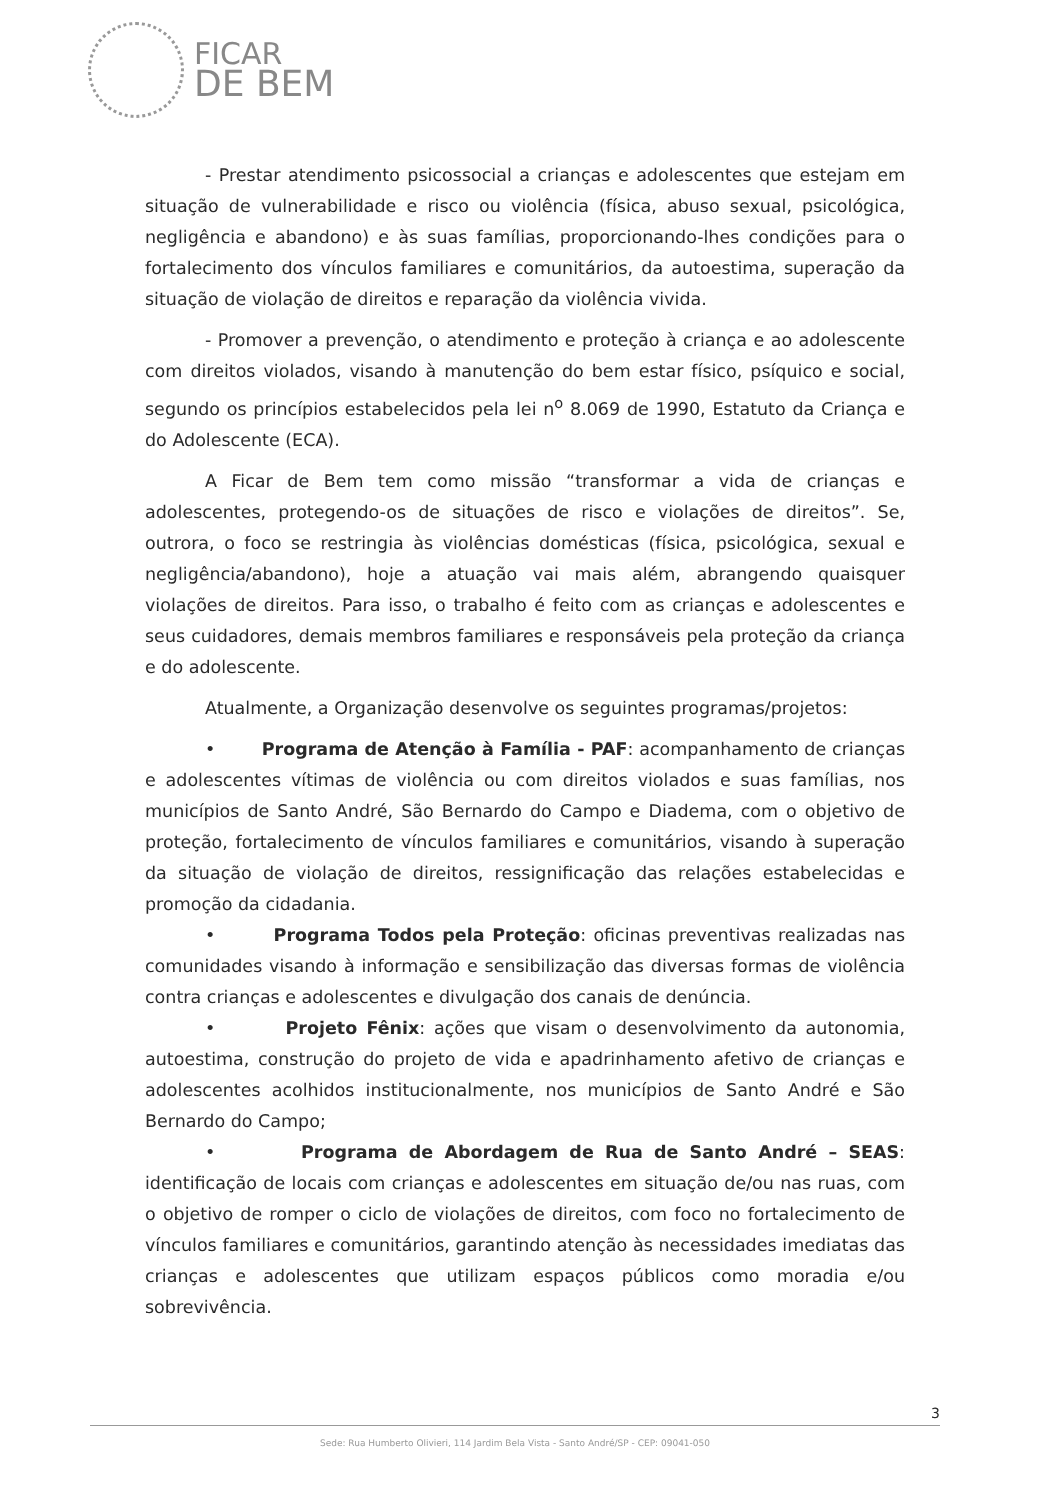FICAR
DE BEM
- Prestar atendimento psicossocial a crianças e adolescentes que estejam em situação de vulnerabilidade e risco ou violência (física, abuso sexual, psicológica, negligência e abandono) e às suas famílias, proporcionando-lhes condições para o fortalecimento dos vínculos familiares e comunitários, da autoestima, superação da situação de violação de direitos e reparação da violência vivida.
- Promover a prevenção, o atendimento e proteção à criança e ao adolescente com direitos violados, visando à manutenção do bem estar físico, psíquico e social, segundo os princípios estabelecidos pela lei n<sup>o</sup> 8.069 de 1990, Estatuto da Criança e do Adolescente (ECA).
A Ficar de Bem tem como missão “transformar a vida de crianças e adolescentes, protegendo-os de situações de risco e violações de direitos”. Se, outrora, o foco se restringia às violências domésticas (física, psicológica, sexual e negligência/abandono), hoje a atuação vai mais além, abrangendo quaisquer violações de direitos. Para isso, o trabalho é feito com as crianças e adolescentes e seus cuidadores, demais membros familiares e responsáveis pela proteção da criança e do adolescente.
Atualmente, a Organização desenvolve os seguintes programas/projetos:
• Programa de Atenção à Família - PAF: acompanhamento de crianças e adolescentes vítimas de violência ou com direitos violados e suas famílias, nos municípios de Santo André, São Bernardo do Campo e Diadema, com o objetivo de proteção, fortalecimento de vínculos familiares e comunitários, visando à superação da situação de violação de direitos, ressignificação das relações estabelecidas e promoção da cidadania.
• Programa Todos pela Proteção: oficinas preventivas realizadas nas comunidades visando à informação e sensibilização das diversas formas de violência contra crianças e adolescentes e divulgação dos canais de denúncia.
• Projeto Fênix: ações que visam o desenvolvimento da autonomia, autoestima, construção do projeto de vida e apadrinhamento afetivo de crianças e adolescentes acolhidos institucionalmente, nos municípios de Santo André e São Bernardo do Campo;
• Programa de Abordagem de Rua de Santo André – SEAS: identificação de locais com crianças e adolescentes em situação de/ou nas ruas, com o objetivo de romper o ciclo de violações de direitos, com foco no fortalecimento de vínculos familiares e comunitários, garantindo atenção às necessidades imediatas das crianças e adolescentes que utilizam espaços públicos como moradia e/ou sobrevivência.
3
Sede: Rua Humberto Olivieri, 114 Jardim Bela Vista - Santo André/SP - CEP: 09041-050